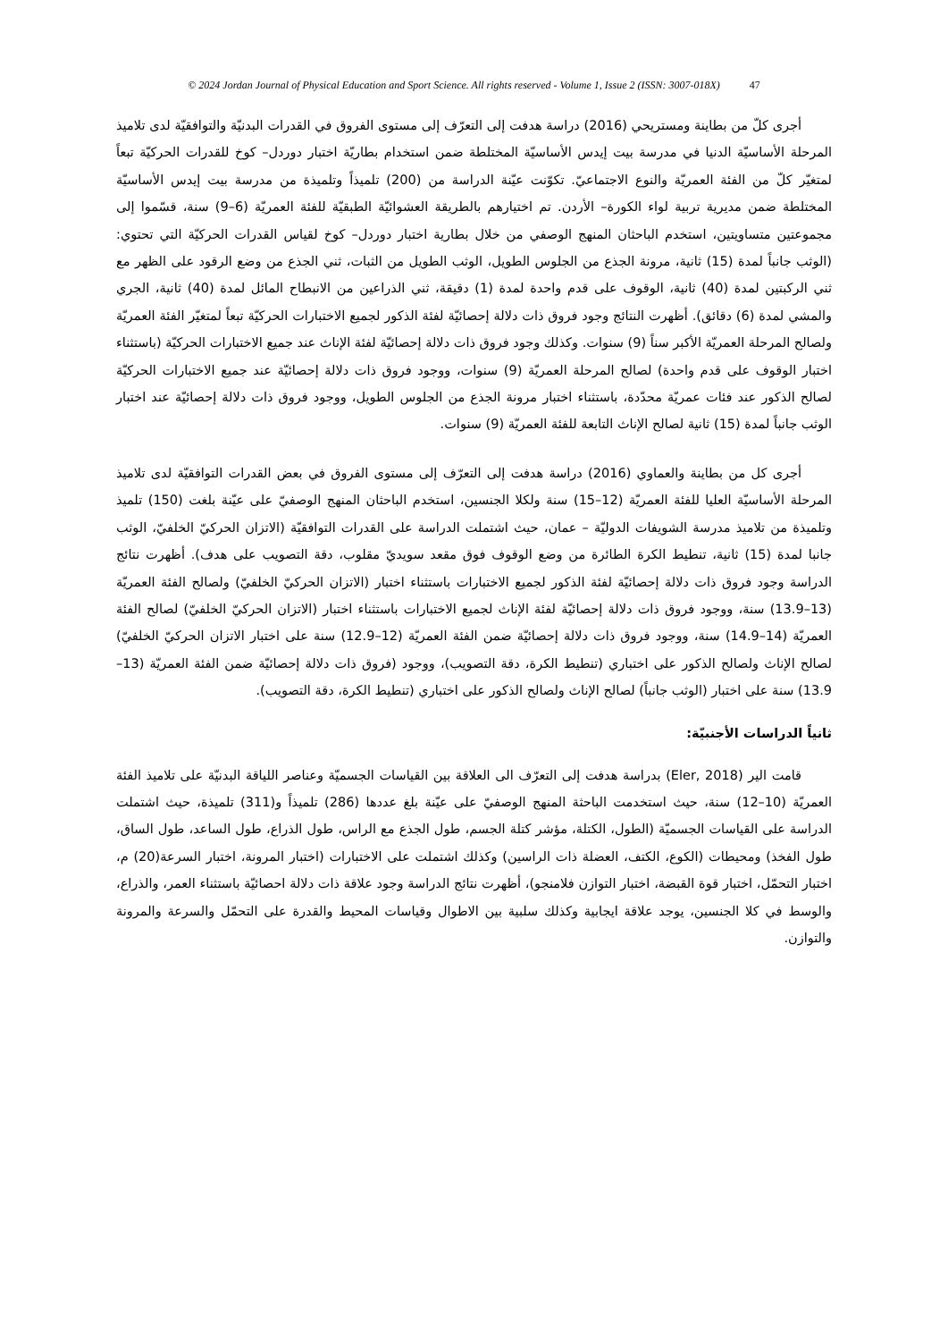© 2024 Jordan Journal of Physical Education and Sport Science. All rights reserved - Volume 1, Issue 2 (ISSN: 3007-018X) 47
أجرى كلّ من بطاينة ومستريحي (2016) دراسة هدفت إلى التعرّف إلى مستوى الفروق في القدرات البدنيّة والتوافقيّة لدى تلاميذ المرحلة الأساسيّة الدنيا في مدرسة بيت إيدس الأساسيّة المختلطة ضمن استخدام بطاريّة اختبار دوردل– كوخ للقدرات الحركيّة تبعاً لمتغيّر كلّ من الفئة العمريّة والنوع الاجتماعيّ. تكوّنت عيّنة الدراسة من (200) تلميذاً وتلميذة من مدرسة بيت إيدس الأساسيّة المختلطة ضمن مديرية تربية لواء الكورة– الأردن. تم اختيارهم بالطريقة العشوائيّة الطبقيّة للفئة العمريّة (6–9) سنة، قسّموا إلى مجموعتين متساويتين، استخدم الباحثان المنهج الوصفي من خلال بطارية اختبار دوردل– كوخ لقياس القدرات الحركيّة التي تحتوي: (الوثب جانباً لمدة (15) ثانية، مرونة الجذع من الجلوس الطويل، الوثب الطويل من الثبات، ثني الجذع من وضع الرقود على الظهر مع ثني الركبتين لمدة (40) ثانية، الوقوف على قدم واحدة لمدة (1) دقيقة، ثني الذراعين من الانبطاح المائل لمدة (40) ثانية، الجري والمشي لمدة (6) دقائق). أظهرت النتائج وجود فروق ذات دلالة إحصائيّة لفئة الذكور لجميع الاختبارات الحركيّة تبعاً لمتغيّر الفئة العمريّة ولصالح المرحلة العمريّة الأكبر سناً (9) سنوات. وكذلك وجود فروق ذات دلالة إحصائيّة لفئة الإناث عند جميع الاختبارات الحركيّة (باستثناء اختبار الوقوف على قدم واحدة) لصالح المرحلة العمريّة (9) سنوات، ووجود فروق ذات دلالة إحصائيّة عند جميع الاختبارات الحركيّة لصالح الذكور عند فئات عمريّة محدّدة، باستثناء اختبار مرونة الجذع من الجلوس الطويل، ووجود فروق ذات دلالة إحصائيّة عند اختبار الوثب جانباً لمدة (15) ثانية لصالح الإناث التابعة للفئة العمريّة (9) سنوات.
أجرى كل من بطاينة والعماوي (2016) دراسة هدفت إلى التعرّف إلى مستوى الفروق في بعض القدرات التوافقيّة لدى تلاميذ المرحلة الأساسيّة العليا للفئة العمريّة (12–15) سنة ولكلا الجنسين، استخدم الباحثان المنهج الوصفيّ على عيّنة بلغت (150) تلميذ وتلميذة من تلاميذ مدرسة الشويفات الدوليّة – عمان، حيث اشتملت الدراسة على القدرات التوافقيّة (الاتزان الحركيّ الخلفيّ، الوثب جانبا لمدة (15) ثانية، تنطيط الكرة الطائرة من وضع الوقوف فوق مقعد سويديّ مقلوب، دقة التصويب على هدف). أظهرت نتائج الدراسة وجود فروق ذات دلالة إحصائيّة لفئة الذكور لجميع الاختبارات باستثناء اختبار (الاتزان الحركيّ الخلفيّ) ولصالح الفئة العمريّة (13–13.9) سنة، ووجود فروق ذات دلالة إحصائيّة لفئة الإناث لجميع الاختبارات باستثناء اختبار (الاتزان الحركيّ الخلفيّ) لصالح الفئة العمريّة (14–14.9) سنة، ووجود فروق ذات دلالة إحصائيّة ضمن الفئة العمريّة (12–12.9) سنة على اختبار الاتزان الحركيّ الخلفيّ) لصالح الإناث ولصالح الذكور على اختباري (تنطيط الكرة، دقة التصويب)، ووجود (فروق ذات دلالة إحصائيّة ضمن الفئة العمريّة (13–13.9) سنة على اختبار (الوثب جانباً) لصالح الإناث ولصالح الذكور على اختباري (تنطيط الكرة، دقة التصويب).
ثانياً الدراسات الأجنبيّة:
قامت الير (Eler, 2018) بدراسة هدفت إلى التعرّف الى العلاقة بين القياسات الجسميّة وعناصر اللياقة البدنيّة على تلاميذ الفئة العمريّة (10–12) سنة، حيث استخدمت الباحثة المنهج الوصفيّ على عيّنة بلغ عددها (286) تلميذاً و(311) تلميذة، حيث اشتملت الدراسة على القياسات الجسميّة (الطول، الكتلة، مؤشر كتلة الجسم، طول الجذع مع الراس، طول الذراع، طول الساعد، طول الساق، طول الفخذ) ومحيطات (الكوع، الكتف، العضلة ذات الراسين) وكذلك اشتملت على الاختبارات (اختبار المرونة، اختبار السرعة(20) م، اختبار التحمّل، اختبار قوة القبضة، اختبار التوازن فلامنجو)، أظهرت نتائج الدراسة وجود علاقة ذات دلالة احصائيّة باستثناء العمر، والذراع، والوسط في كلا الجنسين، يوجد علاقة ايجابية وكذلك سلبية بين الاطوال وقياسات المحيط والقدرة على التحمّل والسرعة والمرونة والتوازن.